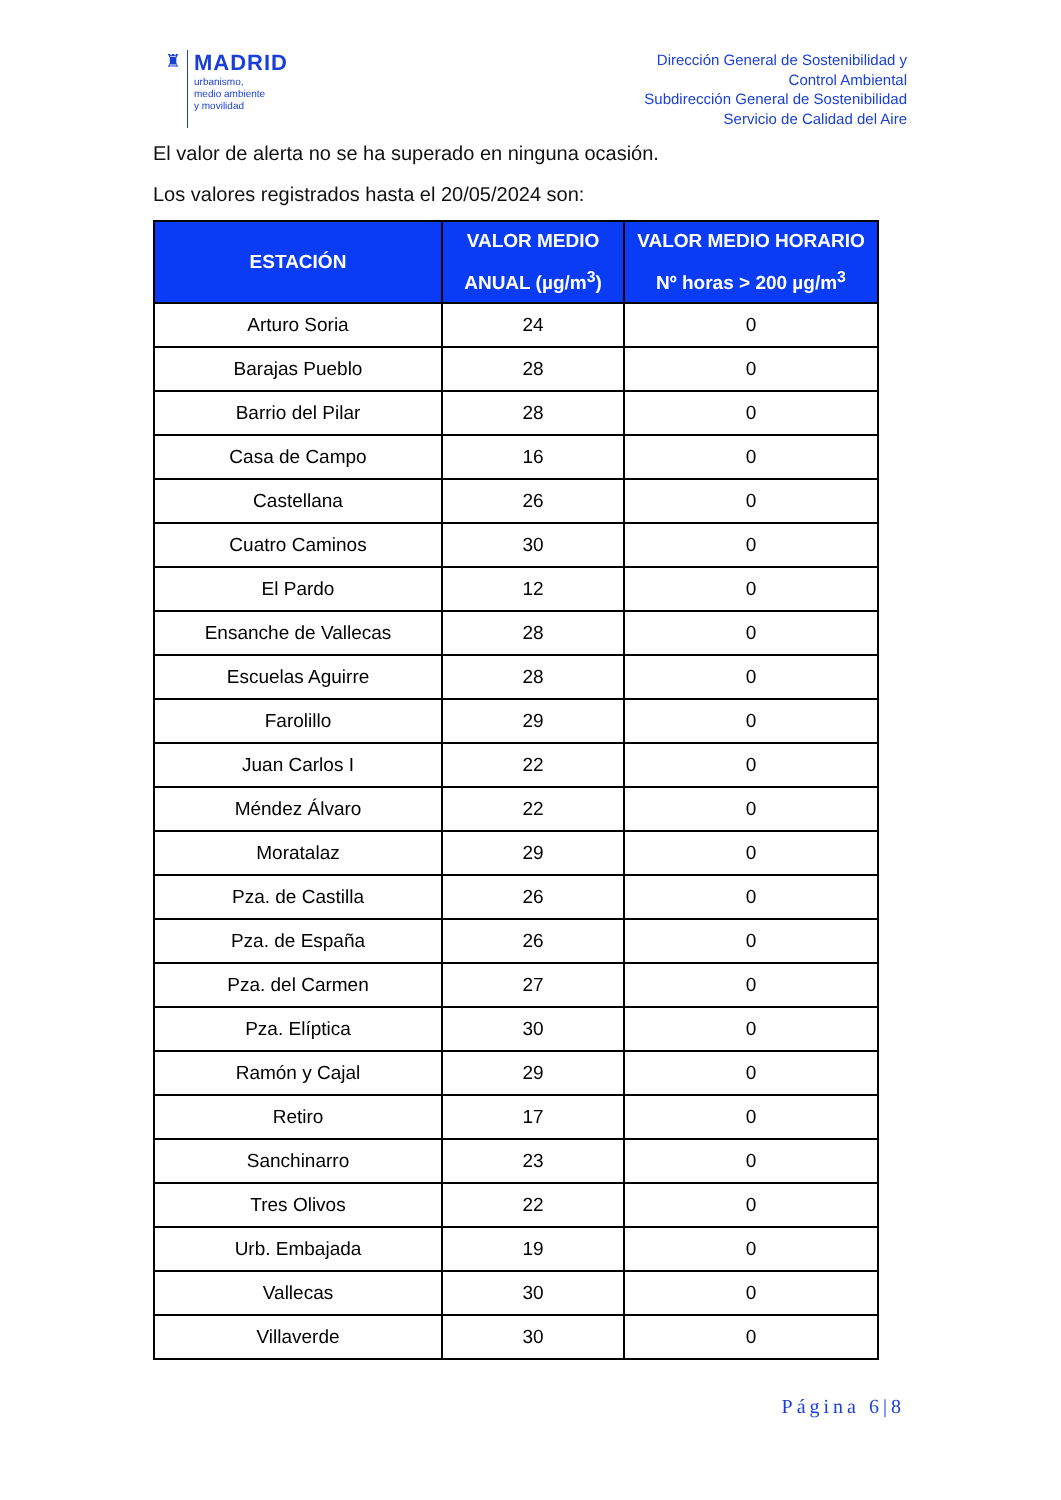♜
MADRID
urbanismo,
medio ambiente
y movilidad
Dirección General de Sostenibilidad y
Control Ambiental
Subdirección General de Sostenibilidad
Servicio de Calidad del Aire
El valor de alerta no se ha superado en ninguna ocasión.
Los valores registrados hasta el 20/05/2024 son:
| ESTACIÓN | VALOR MEDIO ANUAL (µg/m<sup>3</sup>) | VALOR MEDIO HORARIO Nº horas > 200 µg/m<sup>3</sup> |
| --- | --- | --- |
| Arturo Soria | 24 | 0 |
| Barajas Pueblo | 28 | 0 |
| Barrio del Pilar | 28 | 0 |
| Casa de Campo | 16 | 0 |
| Castellana | 26 | 0 |
| Cuatro Caminos | 30 | 0 |
| El Pardo | 12 | 0 |
| Ensanche de Vallecas | 28 | 0 |
| Escuelas Aguirre | 28 | 0 |
| Farolillo | 29 | 0 |
| Juan Carlos I | 22 | 0 |
| Méndez Álvaro | 22 | 0 |
| Moratalaz | 29 | 0 |
| Pza. de Castilla | 26 | 0 |
| Pza. de España | 26 | 0 |
| Pza. del Carmen | 27 | 0 |
| Pza. Elíptica | 30 | 0 |
| Ramón y Cajal | 29 | 0 |
| Retiro | 17 | 0 |
| Sanchinarro | 23 | 0 |
| Tres Olivos | 22 | 0 |
| Urb. Embajada | 19 | 0 |
| Vallecas | 30 | 0 |
| Villaverde | 30 | 0 |
Página 6|8